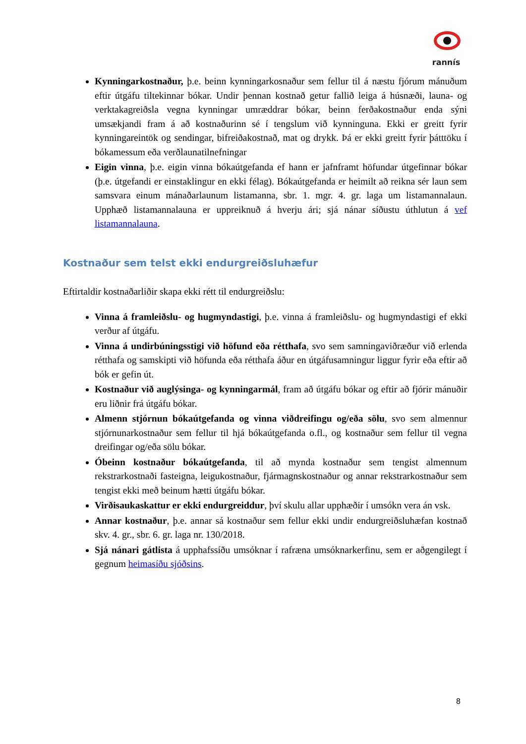rannís
Kynningarkostnaður, þ.e. beinn kynningarkosnaður sem fellur til á næstu fjórum mánuðum eftir útgáfu tiltekinnar bókar. Undir þennan kostnað getur fallið leiga á húsnæði, launa- og verktakagreiðsla vegna kynningar umræddrar bókar, beinn ferðakostnaður enda sýni umsækjandi fram á að kostnaðurinn sé í tengslum við kynninguna. Ekki er greitt fyrir kynningareintök og sendingar, bifreiðakostnað, mat og drykk. Þá er ekki greitt fyrir þátttöku í bókamessum eða verðlaunatilnefningar
Eigin vinna, þ.e. eigin vinna bókaútgefanda ef hann er jafnframt höfundar útgefinnar bókar (þ.e. útgefandi er einstaklingur en ekki félag). Bókaútgefanda er heimilt að reikna sér laun sem samsvara einum mánaðarlaunum listamanna, sbr. 1. mgr. 4. gr. laga um listamannalaun. Upphæð listamannalauna er uppreiknuð á hverju ári; sjá nánar síðustu úthlutun á vef listamannalauna.
Kostnaður sem telst ekki endurgreiðsluhæfur
Eftirtaldir kostnaðarliðir skapa ekki rétt til endurgreiðslu:
Vinna á framleiðslu- og hugmyndastigi, þ.e. vinna á framleiðslu- og hugmyndastigi ef ekki verður af útgáfu.
Vinna á undirbúningsstigi við höfund eða rétthafa, svo sem samningaviðræður við erlenda rétthafa og samskipti við höfunda eða rétthafa áður en útgáfusamningur liggur fyrir eða eftir að bók er gefin út.
Kostnaður við auglýsinga- og kynningarmál, fram að útgáfu bókar og eftir að fjórir mánuðir eru liðnir frá útgáfu bókar.
Almenn stjórnun bókaútgefanda og vinna viðdreifingu og/eða sölu, svo sem almennur stjórnunarkostnaður sem fellur til hjá bókaútgefanda o.fl., og kostnaður sem fellur til vegna dreifingar og/eða sölu bókar.
Óbeinn kostnaður bókaútgefanda, til að mynda kostnaður sem tengist almennum rekstrarkostnaði fasteigna, leigukostnaður, fjármagnskostnaður og annar rekstrarkostnaður sem tengist ekki með beinum hætti útgáfu bókar.
Virðisaukaskattur er ekki endurgreiddur, því skulu allar upphæðir í umsókn vera án vsk.
Annar kostnaður, þ.e. annar sá kostnaður sem fellur ekki undir endurgreiðsluhæfan kostnað skv. 4. gr., sbr. 6. gr. laga nr. 130/2018.
Sjá nánari gátlista á upphafssíðu umsóknar í rafræna umsóknarkerfinu, sem er aðgengilegt í gegnum heimasíðu sjóðsins.
8